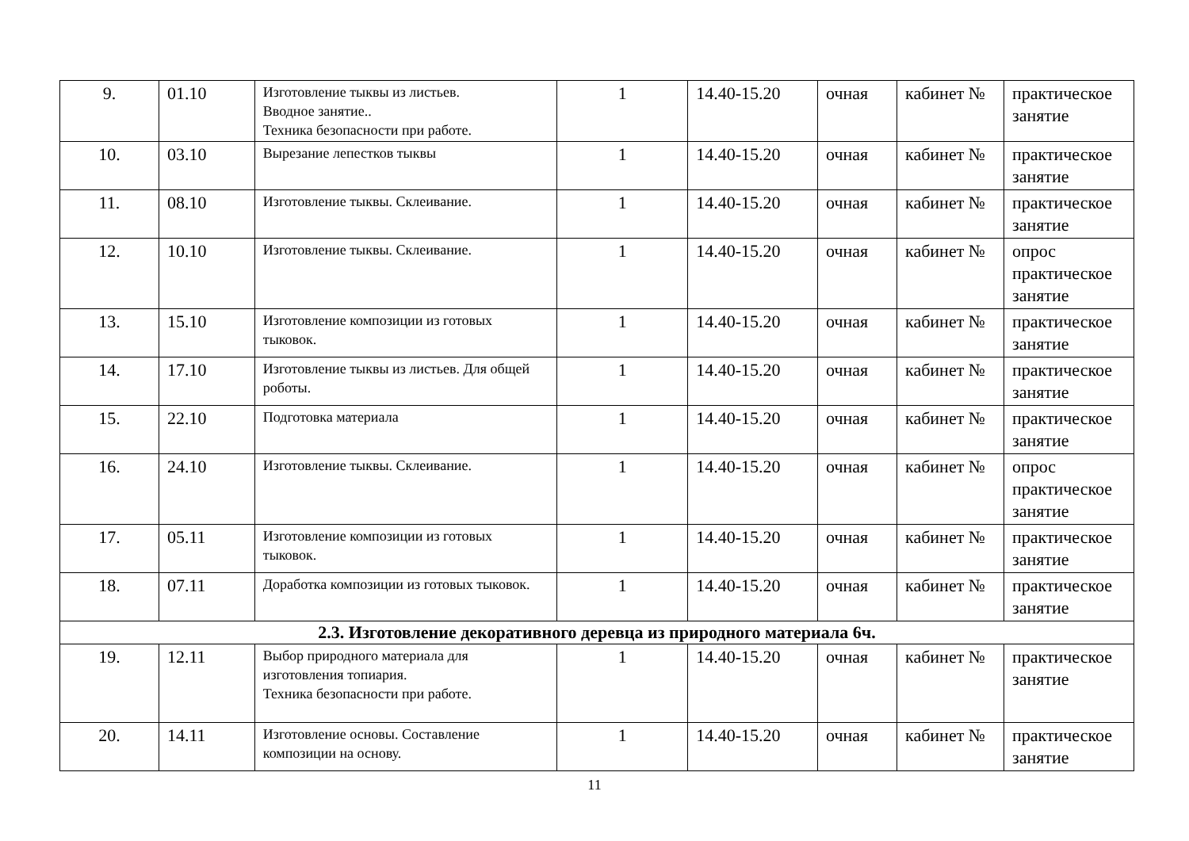| 9. | 01.10 | Изготовление тыквы из листьев. Вводное занятие.. Техника безопасности при работе. | 1 | 14.40-15.20 | очная | кабинет № | практическое занятие |
| 10. | 03.10 | Вырезание лепестков тыквы | 1 | 14.40-15.20 | очная | кабинет № | практическое занятие |
| 11. | 08.10 | Изготовление тыквы. Склеивание. | 1 | 14.40-15.20 | очная | кабинет № | практическое занятие |
| 12. | 10.10 | Изготовление тыквы. Склеивание. | 1 | 14.40-15.20 | очная | кабинет № | опрос практическое занятие |
| 13. | 15.10 | Изготовление композиции из готовых тыковок. | 1 | 14.40-15.20 | очная | кабинет № | практическое занятие |
| 14. | 17.10 | Изготовление тыквы из листьев. Для общей роботы. | 1 | 14.40-15.20 | очная | кабинет № | практическое занятие |
| 15. | 22.10 | Подготовка материала | 1 | 14.40-15.20 | очная | кабинет № | практическое занятие |
| 16. | 24.10 | Изготовление тыквы. Склеивание. | 1 | 14.40-15.20 | очная | кабинет № | опрос практическое занятие |
| 17. | 05.11 | Изготовление композиции из готовых тыковок. | 1 | 14.40-15.20 | очная | кабинет № | практическое занятие |
| 18. | 07.11 | Доработка композиции из готовых тыковок. | 1 | 14.40-15.20 | очная | кабинет № | практическое занятие |
| 2.3. Изготовление декоративного деревца из природного материала 6ч. | | | | | | | |
| 19. | 12.11 | Выбор природного материала для изготовления топиария. Техника безопасности при работе. | 1 | 14.40-15.20 | очная | кабинет № | практическое занятие |
| 20. | 14.11 | Изготовление основы. Составление композиции на основу. | 1 | 14.40-15.20 | очная | кабинет № | практическое занятие |
11